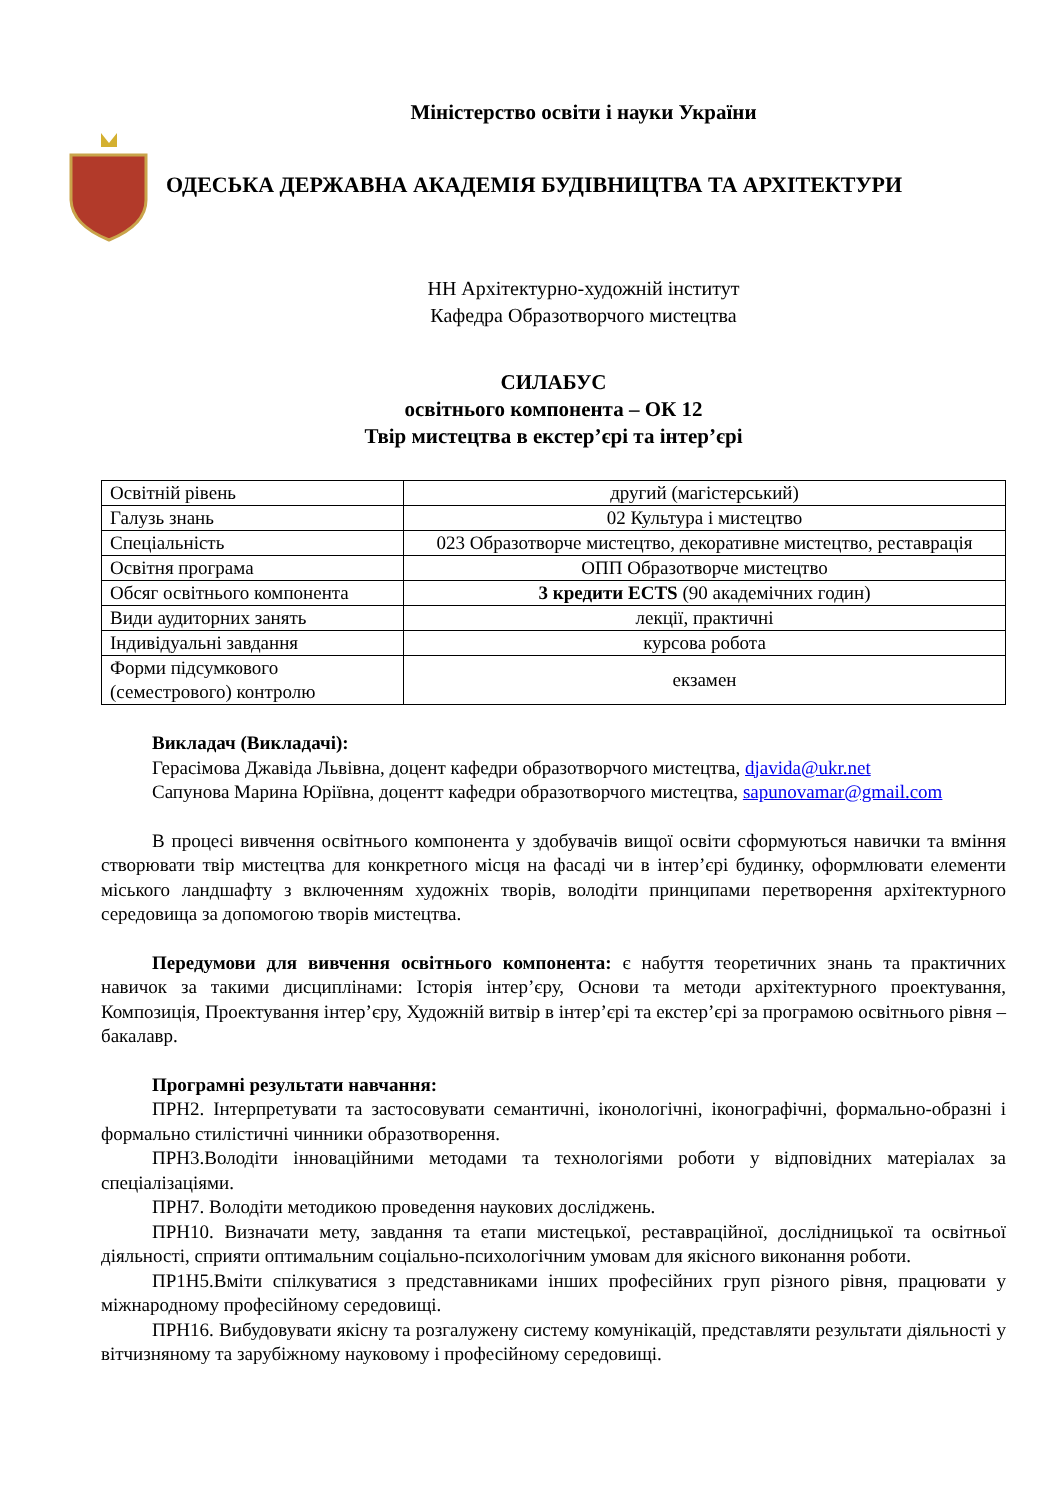Міністерство освіти і науки України
ОДЕСЬКА ДЕРЖАВНА АКАДЕМІЯ БУДІВНИЦТВА ТА АРХІТЕКТУРИ
НН Архітектурно-художній інститут
Кафедра Образотворчого мистецтва
СИЛАБУС
освітнього компонента – ОК 12
Твір мистецтва в екстер’єрі та інтер’єрі
| Освітній рівень | другий (магістерський) |
| Галузь знань | 02 Культура і мистецтво |
| Спеціальність | 023 Образотворче мистецтво, декоративне мистецтво, реставрація |
| Освітня програма | ОПП Образотворче мистецтво |
| Обсяг освітнього компонента | 3 кредити ECTS (90 академічних годин) |
| Види аудиторних занять | лекції, практичні |
| Індивідуальні завдання | курсова робота |
| Форми підсумкового (семестрового) контролю | екзамен |
Викладач (Викладачі):
Герасімова Джавіда Львівна, доцент кафедри образотворчого мистецтва, djavida@ukr.net
Сапунова Марина Юріївна, доцентт кафедри образотворчого мистецтва, sapunovamar@gmail.com
В процесі вивчення освітнього компонента у здобувачів вищої освіти сформуються навички та вміння створювати твір мистецтва для конкретного місця на фасаді чи в інтер’єрі будинку, оформлювати елементи міського ландшафту з включенням художніх творів, володіти принципами перетворення архітектурного середовища за допомогою творів мистецтва.
Передумови для вивчення освітнього компонента: є набуття теоретичних знань та практичних навичок за такими дисциплінами: Історія інтер’єру, Основи та методи архітектурного проектування, Композиція, Проектування інтер’єру, Художній витвір в інтер’єрі та екстер’єрі за програмою освітнього рівня – бакалавр.
Програмні результати навчання:
ПРН2. Інтерпретувати та застосовувати семантичні, іконологічні, іконографічні, формально-образні і формально стилістичні чинники образотворення.
ПРН3.Володіти інноваційними методами та технологіями роботи у відповідних матеріалах за спеціалізаціями.
ПРН7. Володіти методикою проведення наукових досліджень.
ПРН10. Визначати мету, завдання та етапи мистецької, реставраційної, дослідницької та освітньої діяльності, сприяти оптимальним соціально-психологічним умовам для якісного виконання роботи.
ПР1Н5.Вміти спілкуватися з представниками інших професійних груп різного рівня, працювати у міжнародному професійному середовищі.
ПРН16. Вибудовувати якісну та розгалужену систему комунікацій, представляти результати діяльності у вітчизняному та зарубіжному науковому і професійному середовищі.